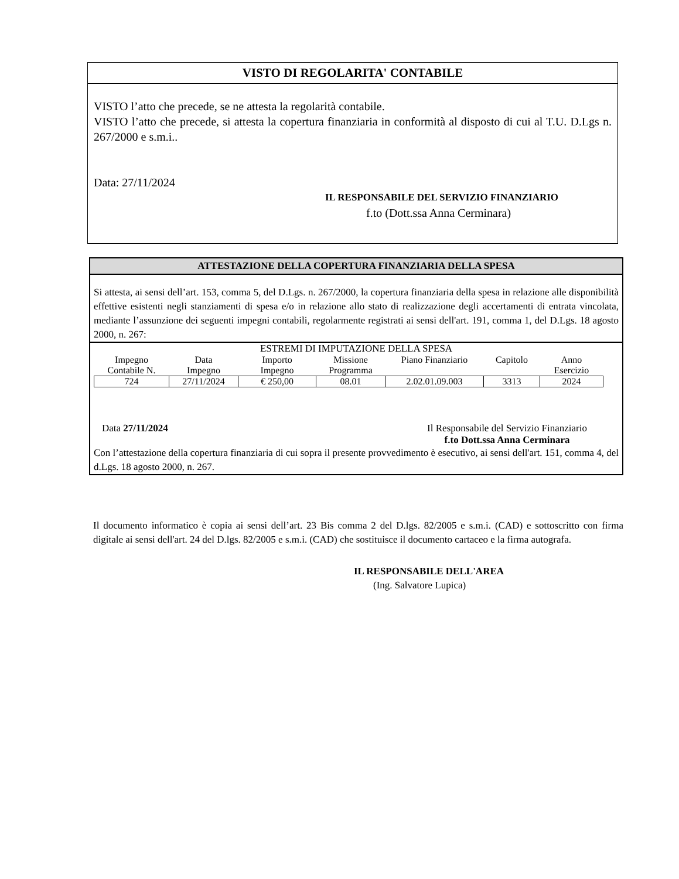VISTO DI REGOLARITA' CONTABILE
VISTO l’atto che precede, se ne attesta la regolarità contabile.
VISTO l’atto che precede, si attesta la copertura finanziaria in conformità al disposto di cui al T.U. D.Lgs n. 267/2000 e s.m.i..
Data: 27/11/2024
IL RESPONSABILE DEL SERVIZIO FINANZIARIO
f.to (Dott.ssa Anna Cerminara)
ATTESTAZIONE DELLA COPERTURA FINANZIARIA DELLA SPESA
Si attesta, ai sensi dell’art. 153, comma 5, del D.Lgs. n. 267/2000, la copertura finanziaria della spesa in relazione alle disponibilità effettive esistenti negli stanziamenti di spesa e/o in relazione allo stato di realizzazione degli accertamenti di entrata vincolata, mediante l’assunzione dei seguenti impegni contabili, regolarmente registrati ai sensi dell'art. 191, comma 1, del D.Lgs. 18 agosto 2000, n. 267:
ESTREMI DI IMPUTAZIONE DELLA SPESA
| Impegno Contabile N. | Data Impegno | Importo Impegno | Missione Programma | Piano Finanziario | Capitolo | Anno Esercizio |
| --- | --- | --- | --- | --- | --- | --- |
| 724 | 27/11/2024 | € 250,00 | 08.01 | 2.02.01.09.003 | 3313 | 2024 |
Data 27/11/2024 Il Responsabile del Servizio Finanziario
f.to Dott.ssa Anna Cerminara
Con l’attestazione della copertura finanziaria di cui sopra il presente provvedimento è esecutivo, ai sensi dell'art. 151, comma 4, del d.Lgs. 18 agosto 2000, n. 267.
Il documento informatico è copia ai sensi dell’art. 23 Bis comma 2 del D.lgs. 82/2005 e s.m.i. (CAD) e sottoscritto con firma digitale ai sensi dell'art. 24 del D.lgs. 82/2005 e s.m.i. (CAD) che sostituisce il documento cartaceo e la firma autografa.
IL RESPONSABILE DELL'AREA
(Ing. Salvatore Lupica)